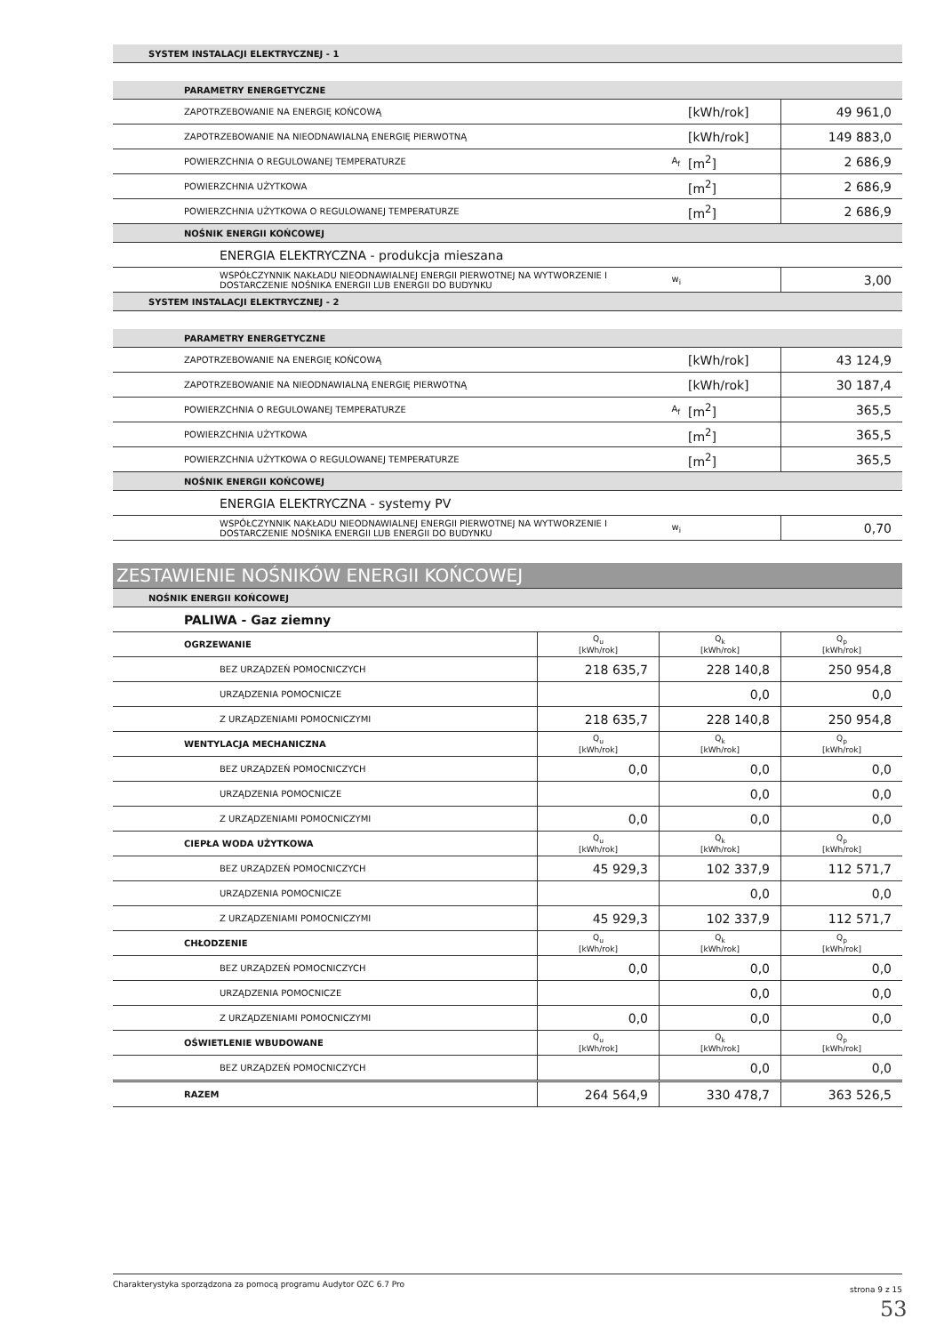| SYSTEM INSTALACJI ELEKTRYCZNEJ - 1 | | | |
| PARAMETRY ENERGETYCZNE | | | |
| ZAPOTRZEBOWANIE NA ENERGIĘ KOŃCOWĄ | | [kWh/rok] | 49 961,0 |
| ZAPOTRZEBOWANIE NA NIEODNAWIALNĄ ENERGIĘ PIERWOTNĄ | | [kWh/rok] | 149 883,0 |
| POWIERZCHNIA O REGULOWANEJ TEMPERATURZE | A<sub>f</sub> | [m<sup>2</sup>] | 2 686,9 |
| POWIERZCHNIA UŻYTKOWA | | [m<sup>2</sup>] | 2 686,9 |
| POWIERZCHNIA UŻYTKOWA O REGULOWANEJ TEMPERATURZE | | [m<sup>2</sup>] | 2 686,9 |
| NOŚNIK ENERGII KOŃCOWEJ | | | |
| ENERGIA ELEKTRYCZNA - produkcja mieszana | | | |
| WSPÓŁCZYNNIK NAKŁADU NIEODNAWIALNEJ ENERGII PIERWOTNEJ NA WYTWORZENIE I DOSTARCZENIE NOŚNIKA ENERGII LUB ENERGII DO BUDYNKU | w<sub>i</sub> | | 3,00 |
| SYSTEM INSTALACJI ELEKTRYCZNEJ - 2 | | | |
| PARAMETRY ENERGETYCZNE | | | |
| ZAPOTRZEBOWANIE NA ENERGIĘ KOŃCOWĄ | | [kWh/rok] | 43 124,9 |
| ZAPOTRZEBOWANIE NA NIEODNAWIALNĄ ENERGIĘ PIERWOTNĄ | | [kWh/rok] | 30 187,4 |
| POWIERZCHNIA O REGULOWANEJ TEMPERATURZE | A<sub>f</sub> | [m<sup>2</sup>] | 365,5 |
| POWIERZCHNIA UŻYTKOWA | | [m<sup>2</sup>] | 365,5 |
| POWIERZCHNIA UŻYTKOWA O REGULOWANEJ TEMPERATURZE | | [m<sup>2</sup>] | 365,5 |
| NOŚNIK ENERGII KOŃCOWEJ | | | |
| ENERGIA ELEKTRYCZNA - systemy PV | | | |
| WSPÓŁCZYNNIK NAKŁADU NIEODNAWIALNEJ ENERGII PIERWOTNEJ NA WYTWORZENIE I DOSTARCZENIE NOŚNIKA ENERGII LUB ENERGII DO BUDYNKU | w<sub>i</sub> | | 0,70 |
| ZESTAWIENIE NOŚNIKÓW ENERGII KOŃCOWEJ | | | |
| NOŚNIK ENERGII KOŃCOWEJ | | | |
| PALIWA - Gaz ziemny | | | |
| OGRZEWANIE | Q<sub>u</sub> [kWh/rok] | Q<sub>k</sub> [kWh/rok] | Q<sub>p</sub> [kWh/rok] |
| BEZ URZĄDZEŃ POMOCNICZYCH | 218 635,7 | 228 140,8 | 250 954,8 |
| URZĄDZENIA POMOCNICZE | | 0,0 | 0,0 |
| Z URZĄDZENIAMI POMOCNICZYMI | 218 635,7 | 228 140,8 | 250 954,8 |
| WENTYLACJA MECHANICZNA | Q<sub>u</sub> [kWh/rok] | Q<sub>k</sub> [kWh/rok] | Q<sub>p</sub> [kWh/rok] |
| BEZ URZĄDZEŃ POMOCNICZYCH | 0,0 | 0,0 | 0,0 |
| URZĄDZENIA POMOCNICZE | | 0,0 | 0,0 |
| Z URZĄDZENIAMI POMOCNICZYMI | 0,0 | 0,0 | 0,0 |
| CIEPŁA WODA UŻYTKOWA | Q<sub>u</sub> [kWh/rok] | Q<sub>k</sub> [kWh/rok] | Q<sub>p</sub> [kWh/rok] |
| BEZ URZĄDZEŃ POMOCNICZYCH | 45 929,3 | 102 337,9 | 112 571,7 |
| URZĄDZENIA POMOCNICZE | | 0,0 | 0,0 |
| Z URZĄDZENIAMI POMOCNICZYMI | 45 929,3 | 102 337,9 | 112 571,7 |
| CHŁODZENIE | Q<sub>u</sub> [kWh/rok] | Q<sub>k</sub> [kWh/rok] | Q<sub>p</sub> [kWh/rok] |
| BEZ URZĄDZEŃ POMOCNICZYCH | 0,0 | 0,0 | 0,0 |
| URZĄDZENIA POMOCNICZE | | 0,0 | 0,0 |
| Z URZĄDZENIAMI POMOCNICZYMI | 0,0 | 0,0 | 0,0 |
| OŚWIETLENIE WBUDOWANE | Q<sub>u</sub> [kWh/rok] | Q<sub>k</sub> [kWh/rok] | Q<sub>p</sub> [kWh/rok] |
| BEZ URZĄDZEŃ POMOCNICZYCH | | 0,0 | 0,0 |
| RAZEM | 264 564,9 | 330 478,7 | 363 526,5 |
Charakterystyka sporządzona za pomocą programu Audytor OZC 6.7 Pro strona 9 z 15
53